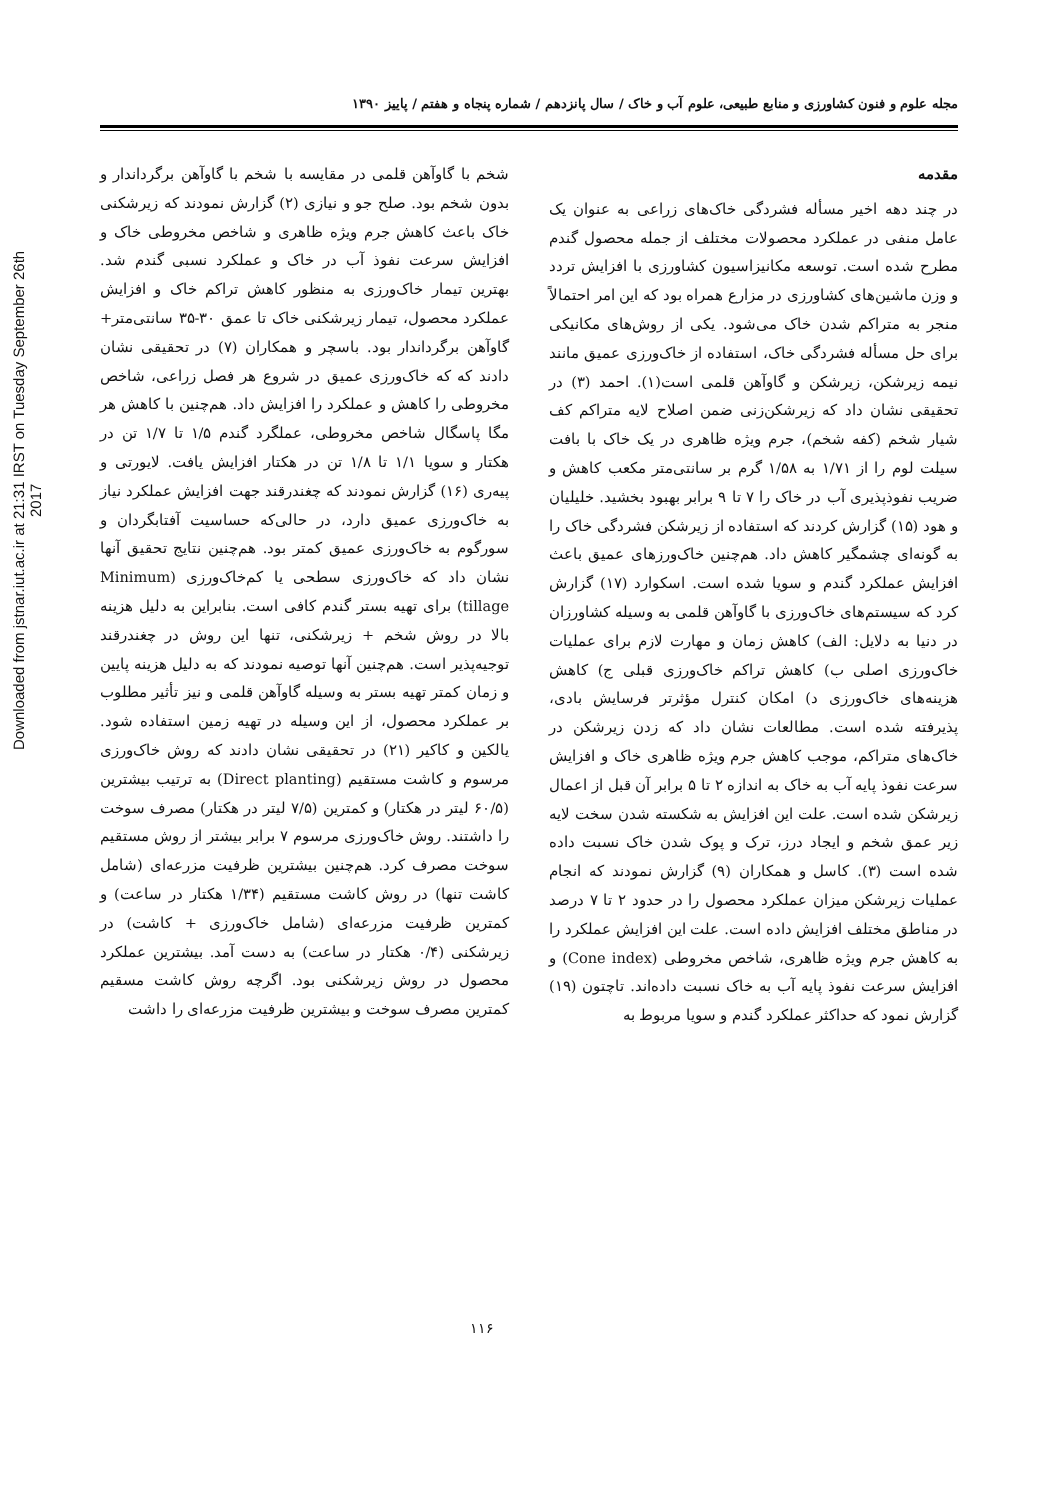Downloaded from jstnar.iut.ac.ir at 21:31 IRST on Tuesday September 26th 2017
مجله علوم و فنون کشاورزی و منابع طبیعی، علوم آب و خاک / سال پانزدهم / شماره پنجاه و هفتم / پاییز ۱۳۹۰
مقدمه
در چند دهه اخیر مسأله فشردگی خاک‌های زراعی به عنوان یک عامل منفی در عملکرد محصولات مختلف از جمله محصول گندم مطرح شده است. توسعه مکانیزاسیون کشاورزی با افزایش تردد و وزن ماشین‌های کشاورزی در مزارع همراه بود که این امر احتمالاً منجر به متراکم شدن خاک می‌شود. یکی از روش‌های مکانیکی برای حل مسأله فشردگی خاک، استفاده از خاک‌ورزی عمیق مانند نیمه زیرشکن، زیرشکن و گاوآهن قلمی است(۱). احمد (۳) در تحقیقی نشان داد که زیرشکن‌زنی ضمن اصلاح لایه متراکم کف شیار شخم (کفه شخم)، جرم ویژه ظاهری در یک خاک با بافت سیلت لوم را از ۱/۷۱ به ۱/۵۸ گرم بر سانتی‌متر مکعب کاهش و ضریب نفوذپذیری آب در خاک را ۷ تا ۹ برابر بهبود بخشید. خلیلیان و هود (۱۵) گزارش کردند که استفاده از زیرشکن فشردگی خاک را به گونه‌ای چشمگیر کاهش داد. هم‌چنین خاک‌ورزهای عمیق باعث افزایش عملکرد گندم و سویا شده است. اسکوارد (۱۷) گزارش کرد که سیستم‌های خاک‌ورزی با گاوآهن قلمی به وسیله کشاورزان در دنیا به دلایل: الف) کاهش زمان و مهارت لازم برای عملیات خاک‌ورزی اصلی ب) کاهش تراکم خاک‌ورزی قبلی ج) کاهش هزینه‌های خاک‌ورزی د) امکان کنترل مؤثرتر فرسایش بادی، پذیرفته شده است. مطالعات نشان داد که زدن زیرشکن در خاک‌های متراکم، موجب کاهش جرم ویژه ظاهری خاک و افزایش سرعت نفوذ پایه آب به خاک به اندازه ۲ تا ۵ برابر آن قبل از اعمال زیرشکن شده است. علت این افزایش به شکسته شدن سخت لایه زیر عمق شخم و ایجاد درز، ترک و پوک شدن خاک نسبت داده شده است (۳). کاسل و همکاران (۹) گزارش نمودند که انجام عملیات زیرشکن میزان عملکرد محصول را در حدود ۲ تا ۷ درصد در مناطق مختلف افزایش داده است. علت این افزایش عملکرد را به کاهش جرم ویژه ظاهری، شاخص مخروطی (Cone index) و افزایش سرعت نفوذ پایه آب به خاک نسبت داده‌اند. تاچتون (۱۹) گزارش نمود که حداکثر عملکرد گندم و سویا مربوط به
شخم با گاوآهن قلمی در مقایسه با شخم با گاوآهن برگرداندار و بدون شخم بود. صلح جو و نیازی (۲) گزارش نمودند که زیرشکنی خاک باعث کاهش جرم ویژه ظاهری و شاخص مخروطی خاک و افزایش سرعت نفوذ آب در خاک و عملکرد نسبی گندم شد. بهترین تیمار خاک‌ورزی به منظور کاهش تراکم خاک و افزایش عملکرد محصول، تیمار زیرشکنی خاک تا عمق ۳۰-۳۵ سانتی‌متر+ گاوآهن برگرداندار بود. باسچر و همکاران (۷) در تحقیقی نشان دادند که که خاک‌ورزی عمیق در شروع هر فصل زراعی، شاخص مخروطی را کاهش و عملکرد را افزایش داد. هم‌چنین با کاهش هر مگا پاسگال شاخص مخروطی، عملگرد گندم ۱/۵ تا ۱/۷ تن در هکتار و سویا ۱/۱ تا ۱/۸ تن در هکتار افزایش یافت. لایورتی و پیه‌ری (۱۶) گزارش نمودند که چغندرقند جهت افزایش عملکرد نیاز به خاک‌ورزی عمیق دارد، در حالی‌که حساسیت آفتابگردان و سورگوم به خاک‌ورزی عمیق کمتر بود. هم‌چنین نتایج تحقیق آنها نشان داد که خاک‌ورزی سطحی یا کم‌خاک‌ورزی (Minimum tillage) برای تهیه بستر گندم کافی است. بنابراین به دلیل هزینه بالا در روش شخم + زیرشکنی، تنها این روش در چغندرقند توجیه‌پذیر است. هم‌چنین آنها توصیه نمودند که به دلیل هزینه پایین و زمان کمتر تهیه بستر به وسیله گاوآهن قلمی و نیز تأثیر مطلوب بر عملکرد محصول، از این وسیله در تهیه زمین استفاده شود. یالکین و کاکیر (۲۱) در تحقیقی نشان دادند که روش خاک‌ورزی مرسوم و کاشت مستقیم (Direct planting) به ترتیب بیشترین (۶۰/۵ لیتر در هکتار) و کمترین (۷/۵ لیتر در هکتار) مصرف سوخت را داشتند. روش خاک‌ورزی مرسوم ۷ برابر بیشتر از روش مستقیم سوخت مصرف کرد. هم‌چنین بیشترین ظرفیت مزرعه‌ای (شامل کاشت تنها) در روش کاشت مستقیم (۱/۳۴ هکتار در ساعت) و کمترین ظرفیت مزرعه‌ای (شامل خاک‌ورزی + کاشت) در زیرشکنی (۰/۴ هکتار در ساعت) به دست آمد. بیشترین عملکرد محصول در روش زیرشکنی بود. اگرچه روش کاشت مسقیم کمترین مصرف سوخت و بیشترین ظرفیت مزرعه‌ای را داشت
۱۱۶